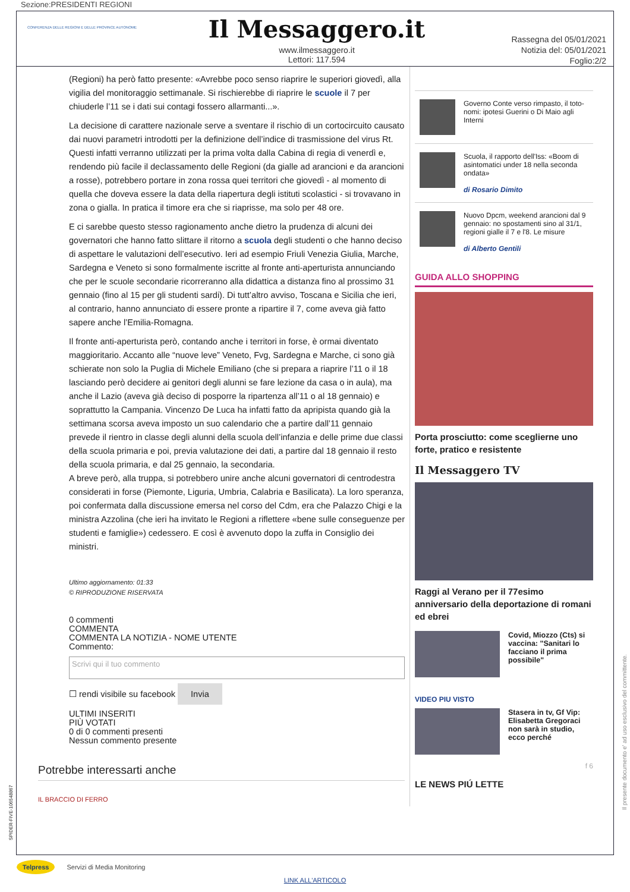Sezione:PRESIDENTI REGIONI
CONFERENZA DELLE REGIONI E DELLE PROVINCE AUTONOME
Il Messaggero.it
www.ilmessaggero.it
Lettori: 117.594
Rassegna del 05/01/2021
Notizia del: 05/01/2021
Foglio:2/2
(Regioni) ha però fatto presente: «Avrebbe poco senso riaprire le superiori giovedì, alla vigilia del monitoraggio settimanale. Si rischierebbe di riaprire le scuole il 7 per chiuderle l’11 se i dati sui contagi fossero allarmanti...».
La decisione di carattere nazionale serve a sventare il rischio di un cortocircuito causato dai nuovi parametri introdotti per la definizione dell’indice di trasmissione del virus Rt. Questi infatti verranno utilizzati per la prima volta dalla Cabina di regia di venerdì e, rendendo più facile il declassamento delle Regioni (da gialle ad arancioni e da arancioni a rosse), potrebbero portare in zona rossa quei territori che giovedì - al momento di quella che doveva essere la data della riapertura degli istituti scolastici - si trovavano in zona o gialla. In pratica il timore era che si riaprisse, ma solo per 48 ore.
E ci sarebbe questo stesso ragionamento anche dietro la prudenza di alcuni dei governatori che hanno fatto slittare il ritorno a scuola degli studenti o che hanno deciso di aspettare le valutazioni dell’esecutivo. Ieri ad esempio Friuli Venezia Giulia, Marche, Sardegna e Veneto si sono formalmente iscritte al fronte anti-aperturista annunciando che per le scuole secondarie ricorreranno alla didattica a distanza fino al prossimo 31 gennaio (fino al 15 per gli studenti sardi). Di tutt’altro avviso, Toscana e Sicilia che ieri, al contrario, hanno annunciato di essere pronte a ripartire il 7, come aveva già fatto sapere anche l’Emilia-Romagna.
Il fronte anti-aperturista però, contando anche i territori in forse, è ormai diventato maggioritario. Accanto alle “nuove leve” Veneto, Fvg, Sardegna e Marche, ci sono già schierate non solo la Puglia di Michele Emiliano (che si prepara a riaprire l’11 o il 18 lasciando però decidere ai genitori degli alunni se fare lezione da casa o in aula), ma anche il Lazio (aveva già deciso di posporre la ripartenza all’11 o al 18 gennaio) e soprattutto la Campania. Vincenzo De Luca ha infatti fatto da apripista quando già la settimana scorsa aveva imposto un suo calendario che a partire dall’11 gennaio prevede il rientro in classe degli alunni della scuola dell’infanzia e delle prime due classi della scuola primaria e poi, previa valutazione dei dati, a partire dal 18 gennaio il resto della scuola primaria, e dal 25 gennaio, la secondaria.
A breve però, alla truppa, si potrebbero unire anche alcuni governatori di centrodestra considerati in forse (Piemonte, Liguria, Umbria, Calabria e Basilicata). La loro speranza, poi confermata dalla discussione emersa nel corso del Cdm, era che Palazzo Chigi e la ministra Azzolina (che ieri ha invitato le Regioni a riflettere «bene sulle conseguenze per studenti e famiglie») cedessero. E così è avvenuto dopo la zuffa in Consiglio dei ministri.
Ultimo aggiornamento: 01:33
© RIPRODUZIONE RISERVATA
0 commenti
COMMENTA
COMMENTA LA NOTIZIA - NOME UTENTE
Commento:
Scrivi qui il tuo commento
☐ rendi visibile su facebook Invia
ULTIMI INSERITI
PIÙ VOTATI
0 di 0 commenti presenti
Nessun commento presente
Potrebbe interessarti anche
IL BRACCIO DI FERRO
Governo Conte verso rimpasto, il toto-nomi: ipotesi Guerini o Di Maio agli Interni
Scuola, il rapporto dell'Iss: «Boom di asintomatici under 18 nella seconda ondata»
di Rosario Dimito
Nuovo Dpcm, weekend arancioni dal 9 gennaio: no spostamenti sino al 31/1, regioni gialle il 7 e l'8. Le misure
di Alberto Gentili
GUIDA ALLO SHOPPING
Porta prosciutto: come sceglierne uno forte, pratico e resistente
Il Messaggero TV
Raggi al Verano per il 77esimo anniversario della deportazione di romani ed ebrei
Covid, Miozzo (Cts) si vaccina: "Sanitari lo facciano il prima possibile"
VIDEO PIU VISTO
Stasera in tv, Gf Vip: Elisabetta Gregoraci non sarà in studio, ecco perché
f 6
LE NEWS PIÚ LETTE
Il presente documento e' ad uso esclusivo del committente.
SPIDER-FIVE-106548867
Telpress Servizi di Media Monitoring
LINK ALL'ARTICOLO